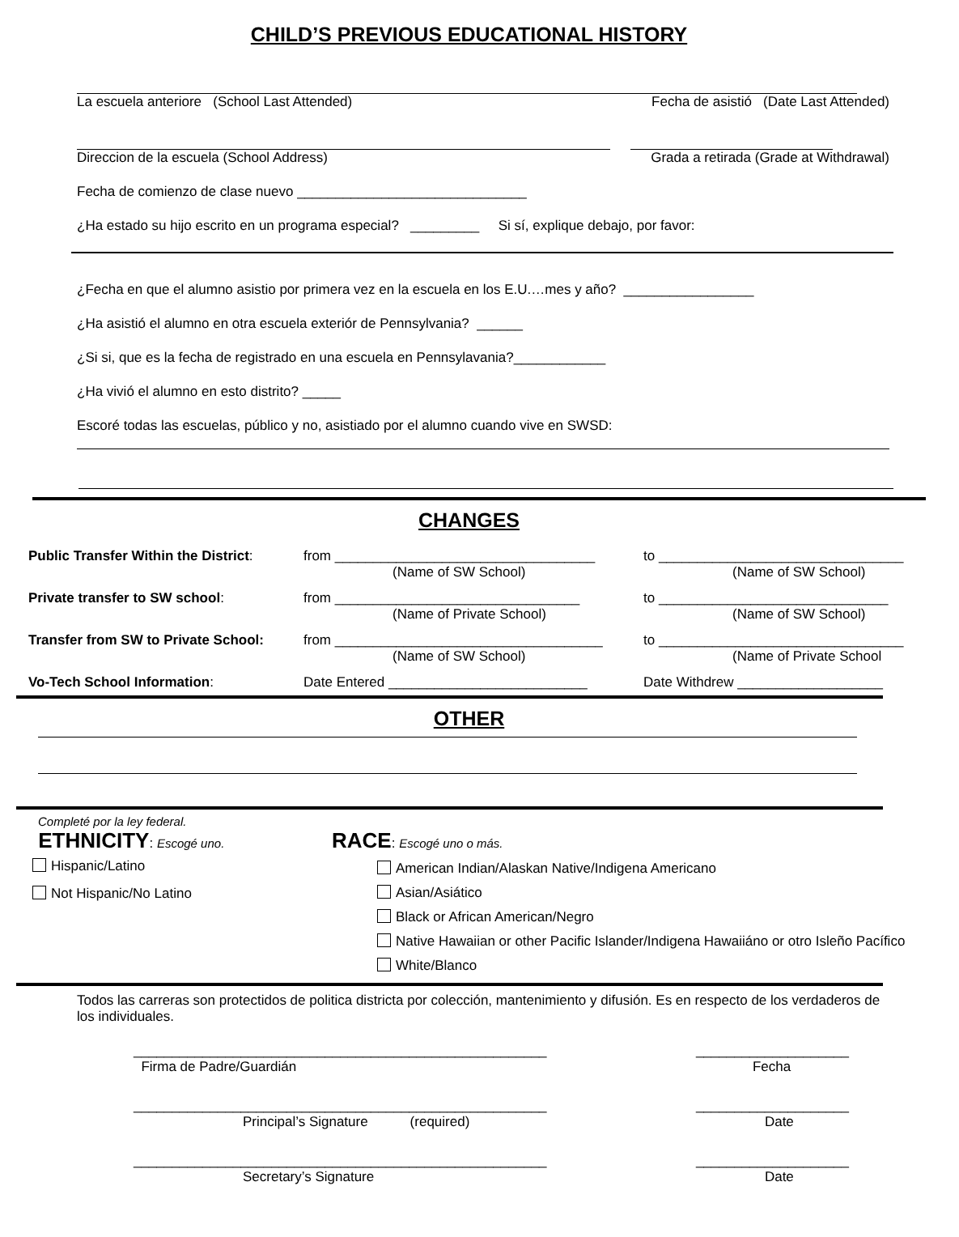CHILD’S PREVIOUS EDUCATIONAL HISTORY
La escuela anteriore (School Last Attended) Fecha de asistió (Date Last Attended)
Direccion de la escuela (School Address) Grada a retirada (Grade at Withdrawal)
Fecha de comienzo de clase nuevo ______________________________
¿Ha estado su hijo escrito en un programa especial? _________ Si sí, explique debajo, por favor:
¿Fecha en que el alumno asistio por primera vez en la escuela en los E.U.…mes y año? _________________
¿Ha asistió el alumno en otra escuela exteriór de Pennsylvania? ______
¿Si si, que es la fecha de registrado en una escuela en Pennsylavania?____________
¿Ha vivió el alumno en esto distrito? _____
Escoré todas las escuelas, público y no, asistiado por el alumno cuando vive en SWSD:
CHANGES
Public Transfer Within the District: from __________________________________
(Name of SW School)
to ________________________________
(Name of SW School)
Private transfer to SW school: from ________________________________
(Name of Private School)
to ______________________________
(Name of SW School)
Transfer from SW to Private School: from ___________________________________
(Name of SW School)
to ________________________________
(Name of Private School
Vo-Tech School Information: Date Entered __________________________ Date Withdrew ___________________
OTHER
Completé por la ley federal.
ETHNICITY: Escogé uno.
Hispanic/Latino
Not Hispanic/No Latino
RACE: Escogé uno o más.
American Indian/Alaskan Native/Indigena Americano
Asian/Asiático
Black or African American/Negro
Native Hawaiian or other Pacific Islander/Indigena Hawaiiáno or otro Isleño Pacífico
White/Blanco
Todos las carreras son protectidos de politica districta por colección, mantenimiento y difusión. Es en respecto de los verdaderos de los individuales.
______________________________________________________
Firma de Padre/Guardián ____________________
Fecha
______________________________________________________
Principal’s Signature (required) ____________________
Date
______________________________________________________
Secretary’s Signature ____________________
Date